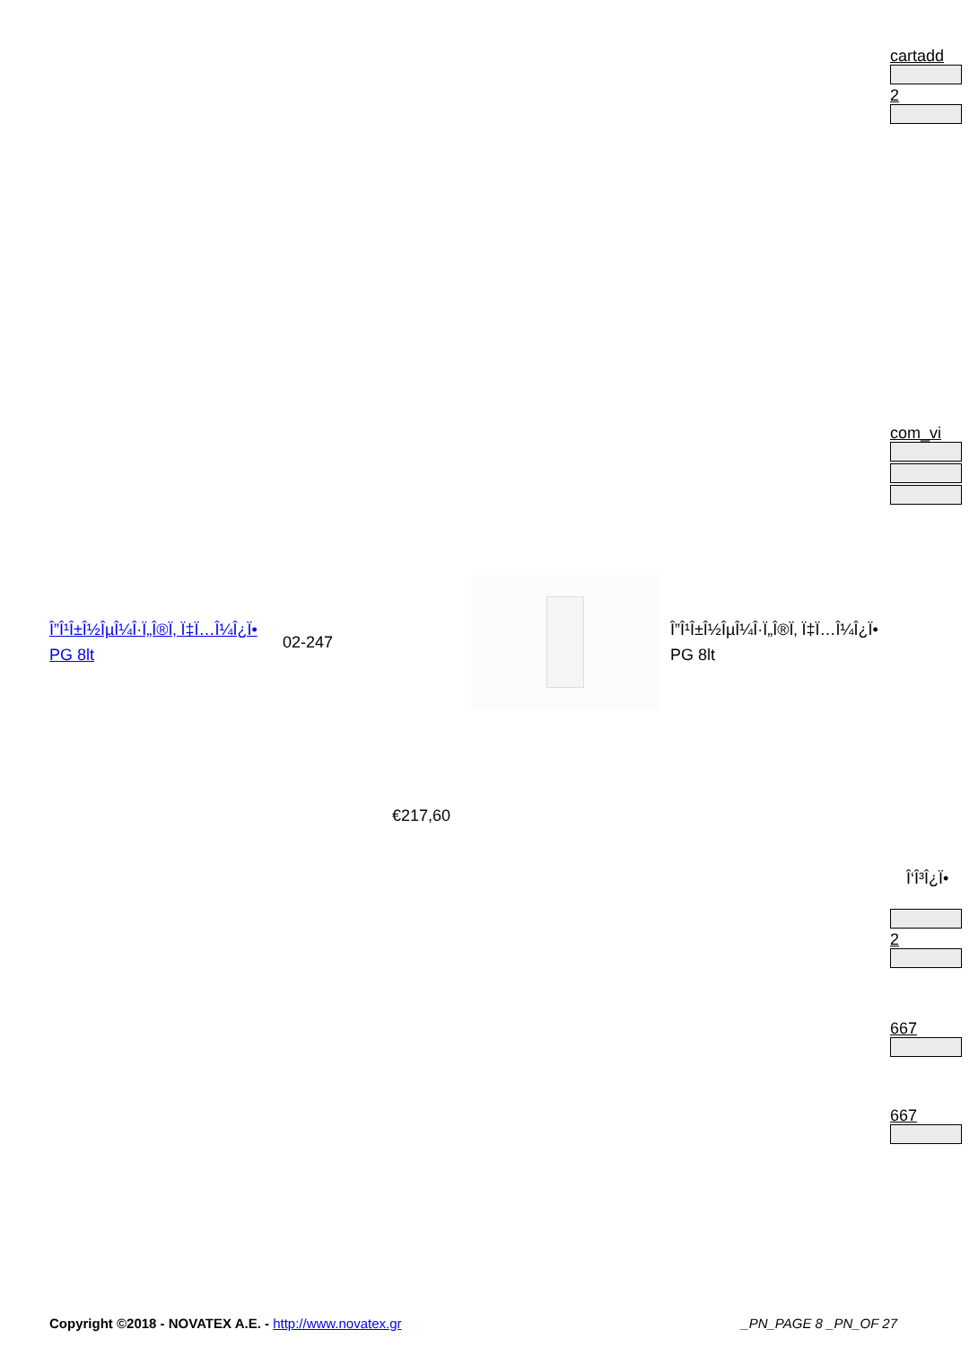cartadd
2
com_vi
Î”Î¹Î±Î½ÎµÎ¼Î·Ï„Î®Ï‚ Ï‡Ï…Î¼Î¿Ï• PG 8lt
02-247
Î”Î¹Î±Î½ÎµÎ¼Î·Ï„Î®Ï‚ Ï‡Ï…Î¼Î¿Ï• PG 8lt
€217,60
Î‘Î³Î¿Ï•
2
667
667
Copyright ©2018 - NOVATEX A.E. - http://www.novatex.gr _PN_PAGE 8 _PN_OF 27